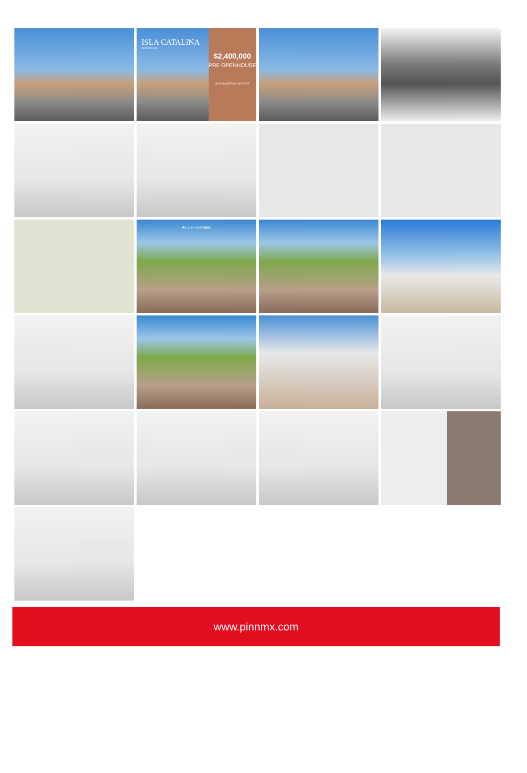$2,400,000
PRE OPENHOUSE
BLVD BANDERAS, SANTA FE
ISLA CATALINA
RESIDENCIAL
Aqui se costruye:
www.pinnmx.com